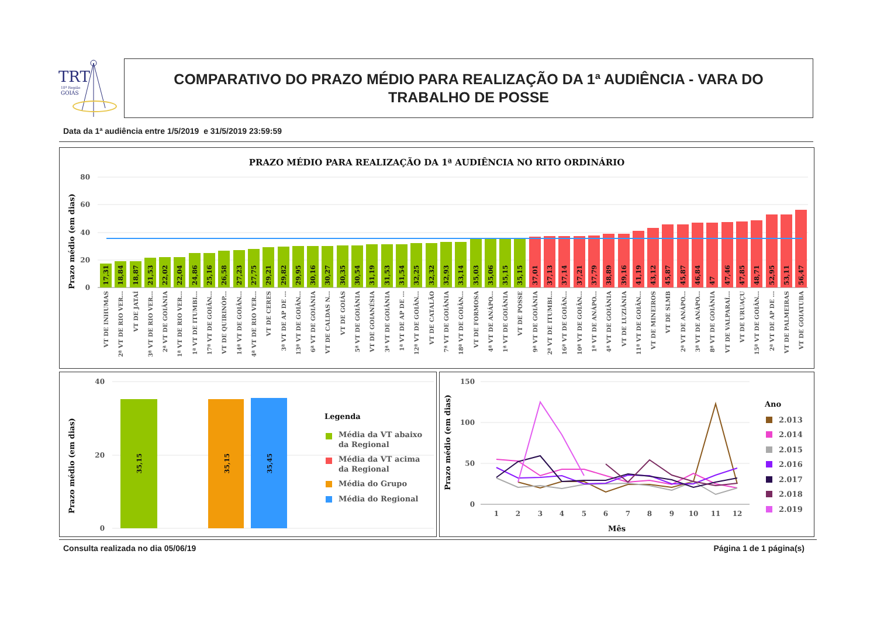TRT
18ª Região
GOIÁS
COMPARATIVO DO PRAZO MÉDIO PARA REALIZAÇÃO DA 1ª AUDIÊNCIA - VARA DO
TRABALHO DE POSSE
Data da 1ª audiência entre 1/5/2019 e 31/5/2019 23:59:59
PRAZO MÉDIO PARA REALIZAÇÃO DA 1ª AUDIÊNCIA NO RITO ORDINÁRIO
Prazo médio (em dias)
80
60
40
20
0
17,31
VT DE INHUMAS
18,84
2ª VT DE RIO VER...
18,87
VT DE JATAÍ
21,53
3ª VT DE RIO VER...
22,02
2ª VT DE GOIÂNIA
22,04
1ª VT DE RIO VER...
24,86
1ª VT DE ITUMBI...
25,16
17ª VT DE GOIÂN...
26,58
VT DE QUIRINÓP...
27,23
14ª VT DE GOIÂN...
27,75
4ª VT DE RIO VER...
29,21
VT DE CERES
29,82
3ª VT DE AP DE ...
29,95
13ª VT DE GOIÂN...
30,16
6ª VT DE GOIÂNIA
30,27
VT DE CALDAS N...
30,35
VT DE GOIÁS
30,54
5ª VT DE GOIÂNIA
31,19
VT DE GOIANÉSIA
31,53
3ª VT DE GOIÂNIA
31,54
1ª VT DE AP DE ...
32,25
12ª VT DE GOIÂN...
32,32
VT DE CATALÃO
32,93
7ª VT DE GOIÂNIA
33,14
18ª VT DE GOIÂN...
35,03
VT DE FORMOSA
35,06
4ª VT DE ANÁPO...
35,15
1ª VT DE GOIÂNIA
35,15
VT DE POSSE
37,01
9ª VT DE GOIÂNIA
37,13
2ª VT DE ITUMBI...
37,14
16ª VT DE GOIÂN...
37,21
10ª VT DE GOIÂN...
37,79
1ª VT DE ANÁPO...
38,89
4ª VT DE GOIÂNIA
39,16
VT DE LUZIÂNIA
41,19
11ª VT DE GOIÂN...
43,12
VT DE MINEIROS
45,87
VT DE SLMB
45,87
2ª VT DE ANÁPO...
46,84
3ª VT DE ANÁPO...
47
8ª VT DE GOIÂNIA
47,46
VT DE VALPARAÍ...
47,85
VT DE URUAÇU
48,71
15ª VT DE GOIÂN...
52,95
2ª VT DE AP DE ...
53,11
VT DE PALMEIRAS
56,47
VT DE GOIATUBA
Prazo médio (em dias)
40
20
0
35,15
35,15
35,45
Legenda
Média da VT abaixo
da Regional
Média da VT acima
da Regional
Média do Grupo
Média do Regional
Prazo médio (em dias)
150
100
50
0
1
2
3
4
5
6
7
8
9
10
11
12
Mês
Ano
2.013
2.014
2.015
2.016
2.017
2.018
2.019
Consulta realizada no dia 05/06/19 Página 1 de 1 página(s)